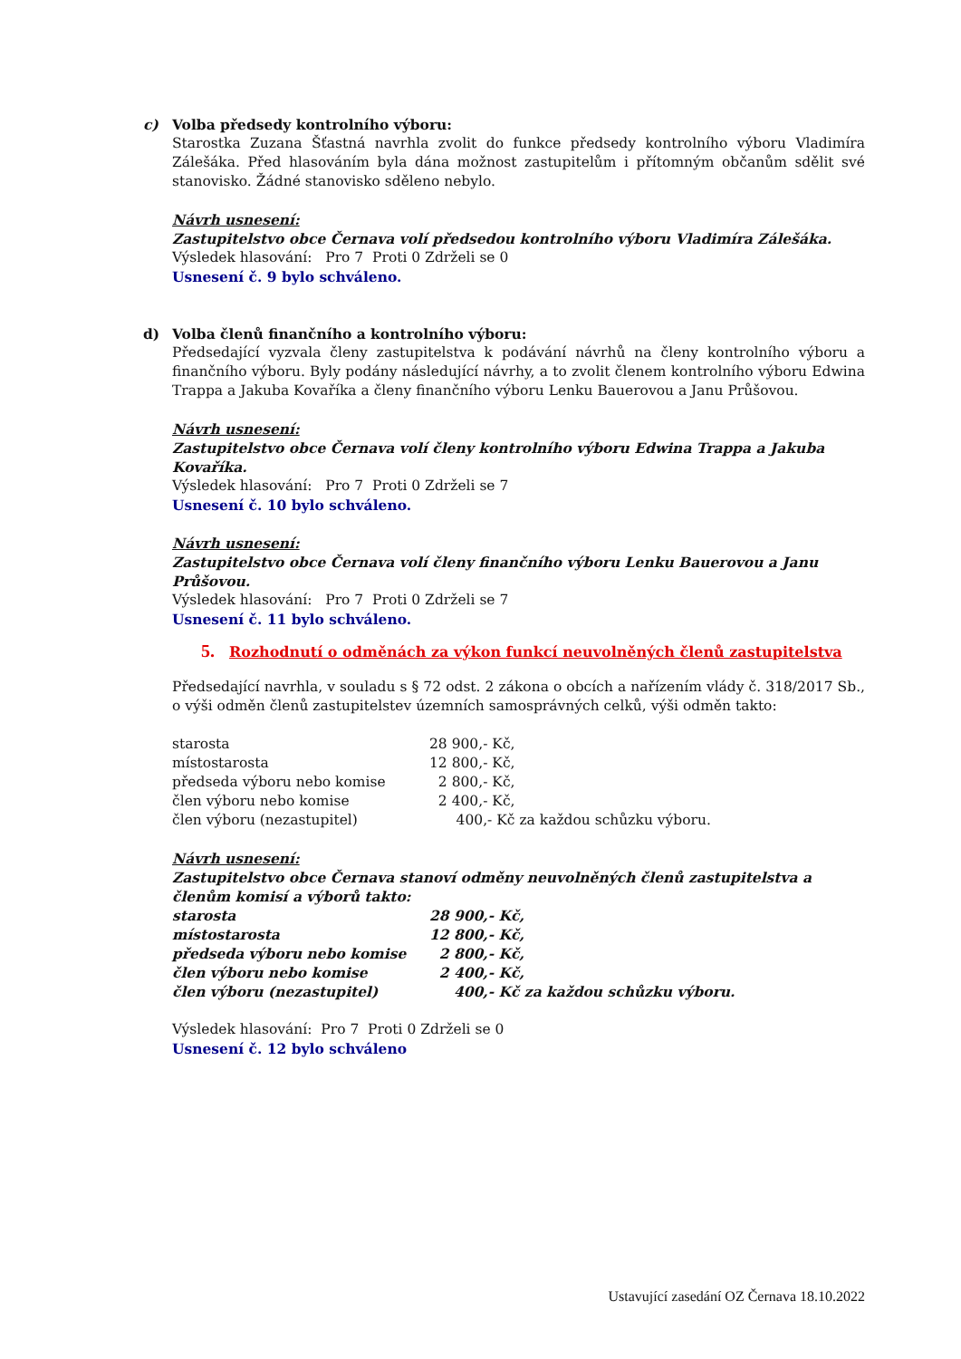c) Volba předsedy kontrolního výboru:
Starostka Zuzana Šťastná navrhla zvolit do funkce předsedy kontrolního výboru Vladimíra Zálešáka. Před hlasováním byla dána možnost zastupitelům i přítomným občanům sdělit své stanovisko. Žádné stanovisko sděleno nebylo.
Návrh usnesení:
Zastupitelstvo obce Černava volí předsedou kontrolního výboru Vladimíra Zálešáka.
Výsledek hlasování: Pro 7 Proti 0 Zdrželi se 0
Usnesení č. 9 bylo schváleno.
d) Volba členů finančního a kontrolního výboru:
Předsedající vyzvala členy zastupitelstva k podávání návrhů na členy kontrolního výboru a finančního výboru. Byly podány následující návrhy, a to zvolit členem kontrolního výboru Edwina Trappa a Jakuba Kovaříka a členy finančního výboru Lenku Bauerovou a Janu Průšovou.
Návrh usnesení:
Zastupitelstvo obce Černava volí členy kontrolního výboru Edwina Trappa a Jakuba Kovaříka.
Výsledek hlasování: Pro 7 Proti 0 Zdrželi se 7
Usnesení č. 10 bylo schváleno.
Návrh usnesení:
Zastupitelstvo obce Černava volí členy finančního výboru Lenku Bauerovou a Janu Průšovou.
Výsledek hlasování: Pro 7 Proti 0 Zdrželi se 7
Usnesení č. 11 bylo schváleno.
5. Rozhodnutí o odměnách za výkon funkcí neuvolněných členů zastupitelstva
Předsedající navrhla, v souladu s § 72 odst. 2 zákona o obcích a nařízením vlády č. 318/2017 Sb., o výši odměn členů zastupitelstev územních samosprávných celků, výši odměn takto:
| starosta | 28 900,- Kč, |
| místostarosta | 12 800,- Kč, |
| předseda výboru nebo komise | 2 800,- Kč, |
| člen výboru nebo komise | 2 400,- Kč, |
| člen výboru (nezastupitel) | 400,- Kč za každou schůzku výboru. |
Návrh usnesení:
Zastupitelstvo obce Černava stanoví odměny neuvolněných členů zastupitelstva a členům komisí a výborů takto:
| starosta | 28 900,- Kč, |
| místostarosta | 12 800,- Kč, |
| předseda výboru nebo komise | 2 800,- Kč, |
| člen výboru nebo komise | 2 400,- Kč, |
| člen výboru (nezastupitel) | 400,- Kč za každou schůzku výboru. |
Výsledek hlasování: Pro 7 Proti 0 Zdrželi se 0
Usnesení č. 12 bylo schváleno
Ustavující zasedání OZ Černava 18.10.2022